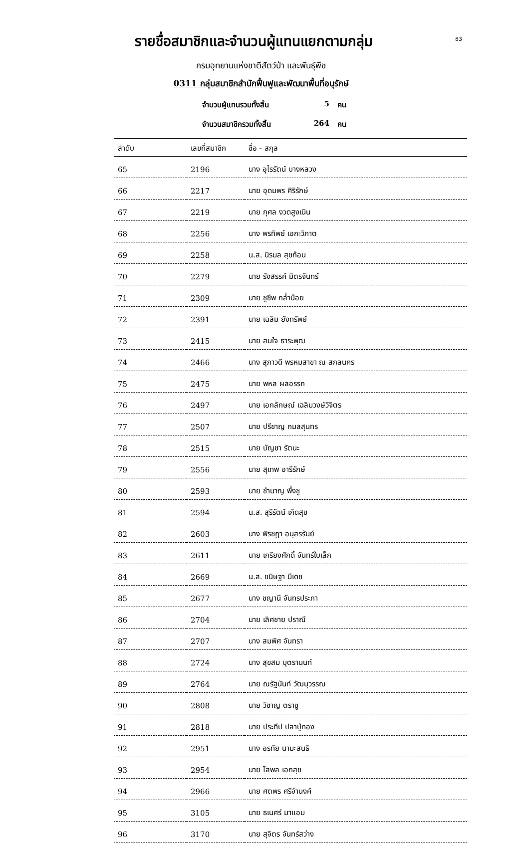83
รายชื่อสมาชิกและจำนวนผู้แทนแยกตามกลุ่ม
กรมอุทยานแห่งชาติสัตว์ป่า และพันธุ์พืช
0311 กลุ่มสมาชิกสำนักฟื้นฟูและพัฒนาพื้นที่อนุรักษ์
จำนวนผู้แทนรวมทั้งสิ้น 5 คน
จำนวนสมาชิกรวมทั้งสิ้น 264 คน
| ลำดับ | เลขที่สมาชิก | ชื่อ - สกุล |
| --- | --- | --- |
| 65 | 2196 | นาง อุไรรัตน์ บางหลวง |
| 66 | 2217 | นาย อุดมพร ศิริรักษ์ |
| 67 | 2219 | นาย กุศล งวดสูงเนิน |
| 68 | 2256 | นาง พรทิพย์ เอกะวิภาต |
| 69 | 2258 | น.ส. นิรมล สุขก้อน |
| 70 | 2279 | นาย รังสรรค์ มิตรจันทร์ |
| 71 | 2309 | นาย ชูชีพ กล่ำน้อย |
| 72 | 2391 | นาย เฉลิม ยังทรัพย์ |
| 73 | 2415 | นาย สมใจ ธาระพุฒ |
| 74 | 2466 | นาง สุภาวดี พรหมสาขา ณ สกลนคร |
| 75 | 2475 | นาย พหล ผลอรรถ |
| 76 | 2497 | นาย เอกลักษณ์ เฉลิมวงษ์วิจิตร |
| 77 | 2507 | นาย ปรีชาญ กมลสุนทร |
| 78 | 2515 | นาย บัญชา รัตนะ |
| 79 | 2556 | นาย สุเทพ อารีรักษ์ |
| 80 | 2593 | นาย ชำนาญ พึ่งชู |
| 81 | 2594 | น.ส. สุรีรัตน์ เกิดสุข |
| 82 | 2603 | นาง พิรชฎา อนุสรรัมย์ |
| 83 | 2611 | นาย เกรียงศักดิ์ จันทร์ใบเล็ก |
| 84 | 2669 | น.ส. ขนิษฐา มีเดช |
| 85 | 2677 | นาง ชญานี จันทรประภา |
| 86 | 2704 | นาย เลิศชาย ปราณี |
| 87 | 2707 | นาง สมพิศ จันทรา |
| 88 | 2724 | นาง สุขสม บุตรานนท์ |
| 89 | 2764 | นาย ณรัฐนันท์ วัฒนุวรรณ |
| 90 | 2808 | นาย วิชาญ ตราชู |
| 91 | 2818 | นาย ประทีป ปลาปู่ทอง |
| 92 | 2951 | นาง อรทัย นามะสนธิ |
| 93 | 2954 | นาย โสพล เอกสุข |
| 94 | 2966 | นาย ศตพร ศรีจำนงค์ |
| 95 | 3105 | นาย ธเนศร์ มาแอม |
| 96 | 3170 | นาย สุจิตร จันทร์สว่าง |